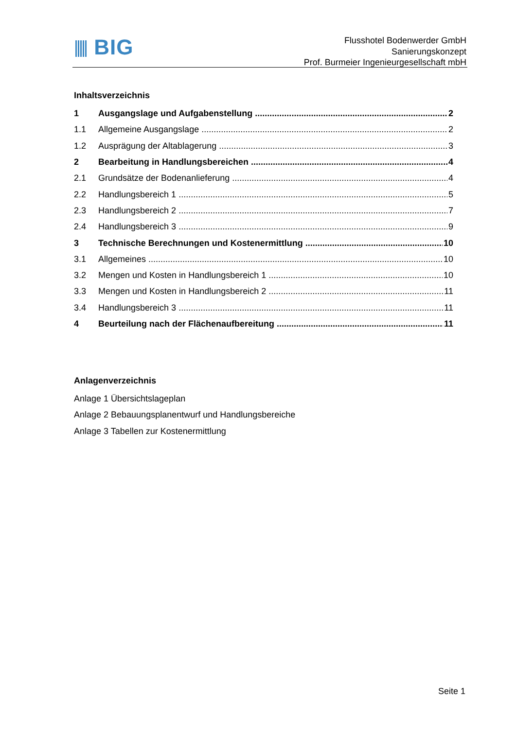BIG
Flusshotel Bodenwerder GmbH
Sanierungskonzept
Prof. Burmeier Ingenieurgesellschaft mbH
Inhaltsverzeichnis
1 Ausgangslage und Aufgabenstellung 2
1.1 Allgemeine Ausgangslage 2
1.2 Ausprägung der Altablagerung 3
2 Bearbeitung in Handlungsbereichen 4
2.1 Grundsätze der Bodenanlieferung 4
2.2 Handlungsbereich 1 5
2.3 Handlungsbereich 2 7
2.4 Handlungsbereich 3 9
3 Technische Berechnungen und Kostenermittlung 10
3.1 Allgemeines 10
3.2 Mengen und Kosten in Handlungsbereich 1 10
3.3 Mengen und Kosten in Handlungsbereich 2 11
3.4 Handlungsbereich 3 11
4 Beurteilung nach der Flächenaufbereitung 11
Anlagenverzeichnis
Anlage 1 Übersichtslageplan
Anlage 2 Bebauungsplanentwurf und Handlungsbereiche
Anlage 3 Tabellen zur Kostenermittlung
Seite 1